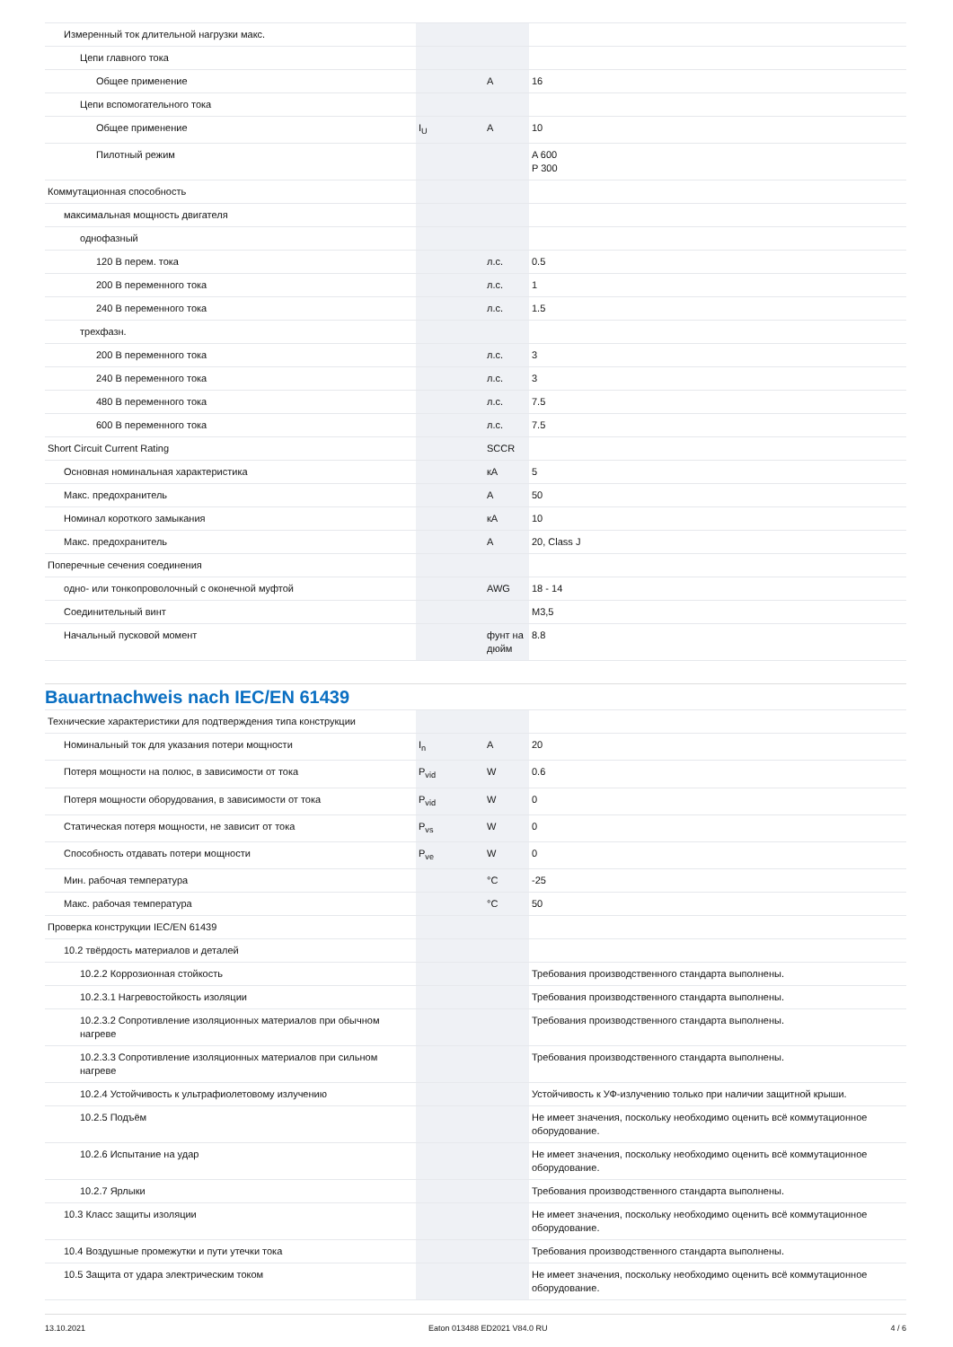| Измеренный ток длительной нагрузки макс. | | | |
| Цепи главного тока | | | |
| Общее применение | | A | 16 |
| Цепи вспомогательного тока | | | |
| Общее применение | I<sub>U</sub> | A | 10 |
| Пилотный режим | | | A 600 P 300 |
| Коммутационная способность | | | |
| максимальная мощность двигателя | | | |
| однофазный | | | |
| 120 В перем. тока | | л.с. | 0.5 |
| 200 В переменного тока | | л.с. | 1 |
| 240 В переменного тока | | л.с. | 1.5 |
| трехфазн. | | | |
| 200 В переменного тока | | л.с. | 3 |
| 240 В переменного тока | | л.с. | 3 |
| 480 В переменного тока | | л.с. | 7.5 |
| 600 В переменного тока | | л.с. | 7.5 |
| Short Circuit Current Rating | | SCCR | |
| Основная номинальная характеристика | | кА | 5 |
| Макс. предохранитель | | A | 50 |
| Номинал короткого замыкания | | кА | 10 |
| Макс. предохранитель | | A | 20, Class J |
| Поперечные сечения соединения | | | |
| одно- или тонкопроволочный с оконечной муфтой | | AWG | 18 - 14 |
| Соединительный винт | | | M3,5 |
| Начальный пусковой момент | | фунт на дюйм | 8.8 |
Bauartnachweis nach IEC/EN 61439
| Технические характеристики для подтверждения типа конструкции | | | |
| Номинальный ток для указания потери мощности | I<sub>n</sub> | A | 20 |
| Потеря мощности на полюс, в зависимости от тока | P<sub>vid</sub> | W | 0.6 |
| Потеря мощности оборудования, в зависимости от тока | P<sub>vid</sub> | W | 0 |
| Статическая потеря мощности, не зависит от тока | P<sub>vs</sub> | W | 0 |
| Способность отдавать потери мощности | P<sub>ve</sub> | W | 0 |
| Мин. рабочая температура | | °C | -25 |
| Макс. рабочая температура | | °C | 50 |
| Проверка конструкции IEC/EN 61439 | | | |
| 10.2 твёрдость материалов и деталей | | | |
| 10.2.2 Коррозионная стойкость | | | Требования производственного стандарта выполнены. |
| 10.2.3.1 Нагревостойкость изоляции | | | Требования производственного стандарта выполнены. |
| 10.2.3.2 Сопротивление изоляционных материалов при обычном нагреве | | | Требования производственного стандарта выполнены. |
| 10.2.3.3 Сопротивление изоляционных материалов при сильном нагреве | | | Требования производственного стандарта выполнены. |
| 10.2.4 Устойчивость к ультрафиолетовому излучению | | | Устойчивость к УФ-излучению только при наличии защитной крыши. |
| 10.2.5 Подъём | | | Не имеет значения, поскольку необходимо оценить всё коммутационное оборудование. |
| 10.2.6 Испытание на удар | | | Не имеет значения, поскольку необходимо оценить всё коммутационное оборудование. |
| 10.2.7 Ярлыки | | | Требования производственного стандарта выполнены. |
| 10.3 Класс защиты изоляции | | | Не имеет значения, поскольку необходимо оценить всё коммутационное оборудование. |
| 10.4 Воздушные промежутки и пути утечки тока | | | Требования производственного стандарта выполнены. |
| 10.5 Защита от удара электрическим током | | | Не имеет значения, поскольку необходимо оценить всё коммутационное оборудование. |
13.10.2021 Eaton 013488 ED2021 V84.0 RU 4 / 6